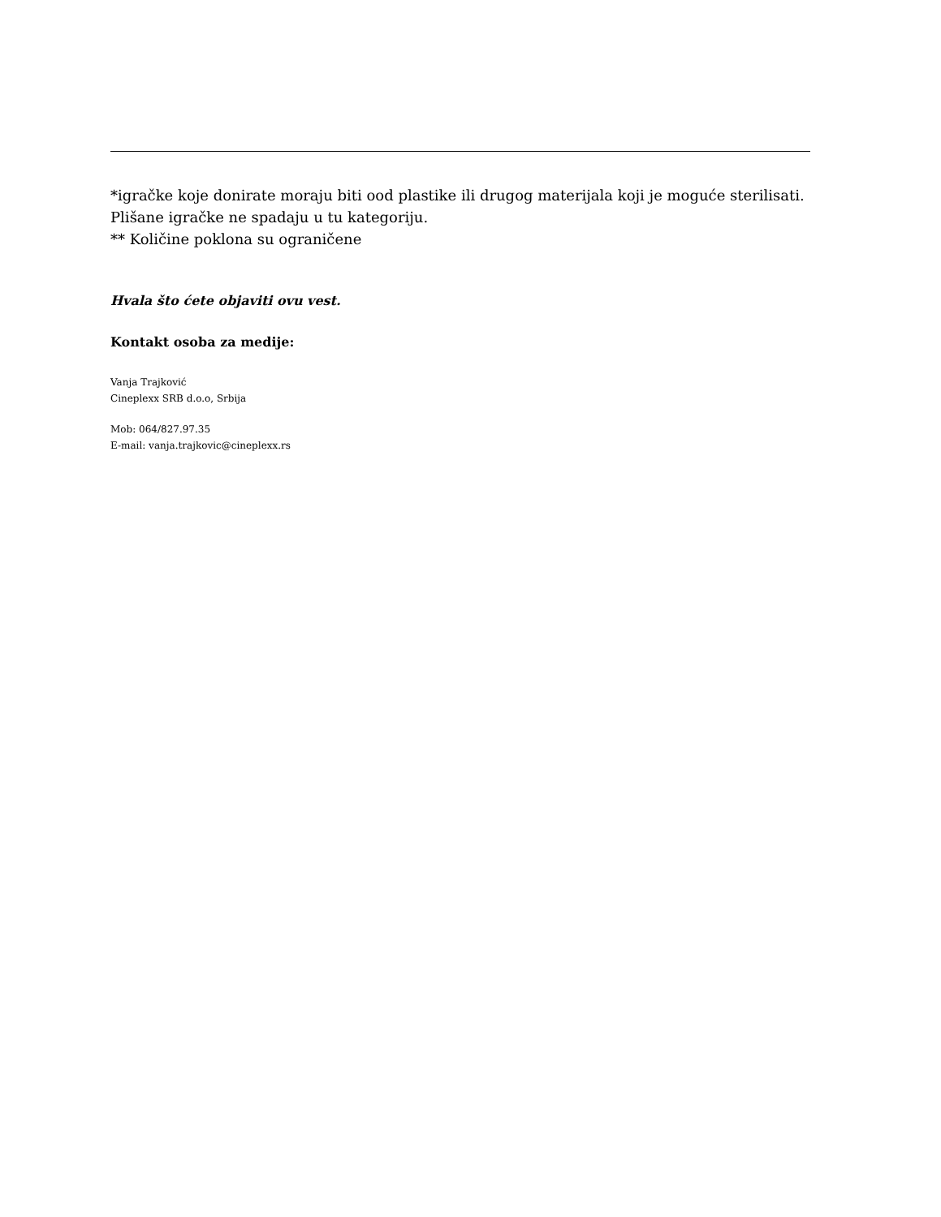*igračke koje donirate moraju biti ood plastike ili drugog materijala koji je moguće sterilisati. Plišane igračke ne spadaju u tu kategoriju.
** Količine poklona su ograničene
Hvala što ćete objaviti ovu vest.
Kontakt osoba za medije:
Vanja Trajković
Cineplexx SRB d.o.o, Srbija
Mob: 064/827.97.35
E-mail: vanja.trajkovic@cineplexx.rs